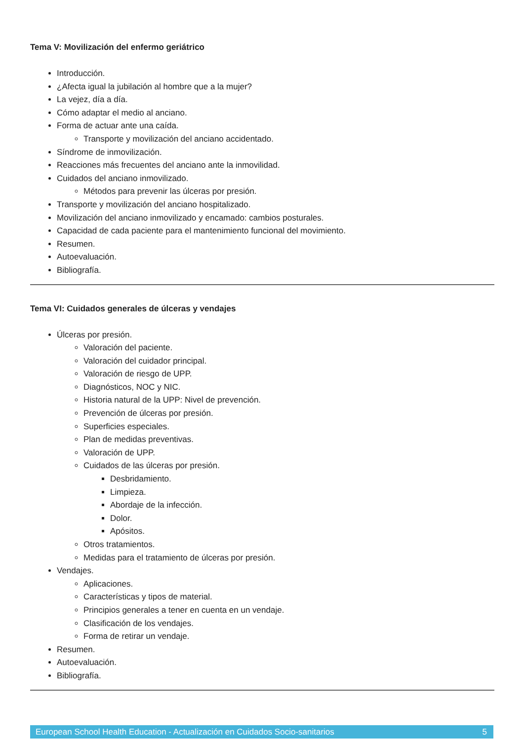Tema V: Movilización del enfermo geriátrico
Introducción.
¿Afecta igual la jubilación al hombre que a la mujer?
La vejez, día a día.
Cómo adaptar el medio al anciano.
Forma de actuar ante una caída.
Transporte y movilización del anciano accidentado.
Síndrome de inmovilización.
Reacciones más frecuentes del anciano ante la inmovilidad.
Cuidados del anciano inmovilizado.
Métodos para prevenir las úlceras por presión.
Transporte y movilización del anciano hospitalizado.
Movilización del anciano inmovilizado y encamado: cambios posturales.
Capacidad de cada paciente para el mantenimiento funcional del movimiento.
Resumen.
Autoevaluación.
Bibliografía.
Tema VI: Cuidados generales de úlceras y vendajes
Úlceras por presión.
Valoración del paciente.
Valoración del cuidador principal.
Valoración de riesgo de UPP.
Diagnósticos, NOC y NIC.
Historia natural de la UPP: Nivel de prevención.
Prevención de úlceras por presión.
Superficies especiales.
Plan de medidas preventivas.
Valoración de UPP.
Cuidados de las úlceras por presión.
Desbridamiento.
Limpieza.
Abordaje de la infección.
Dolor.
Apósitos.
Otros tratamientos.
Medidas para el tratamiento de úlceras por presión.
Vendajes.
Aplicaciones.
Características y tipos de material.
Principios generales a tener en cuenta en un vendaje.
Clasificación de los vendajes.
Forma de retirar un vendaje.
Resumen.
Autoevaluación.
Bibliografía.
European School Health Education - Actualización en Cuidados Socio-sanitarios 5